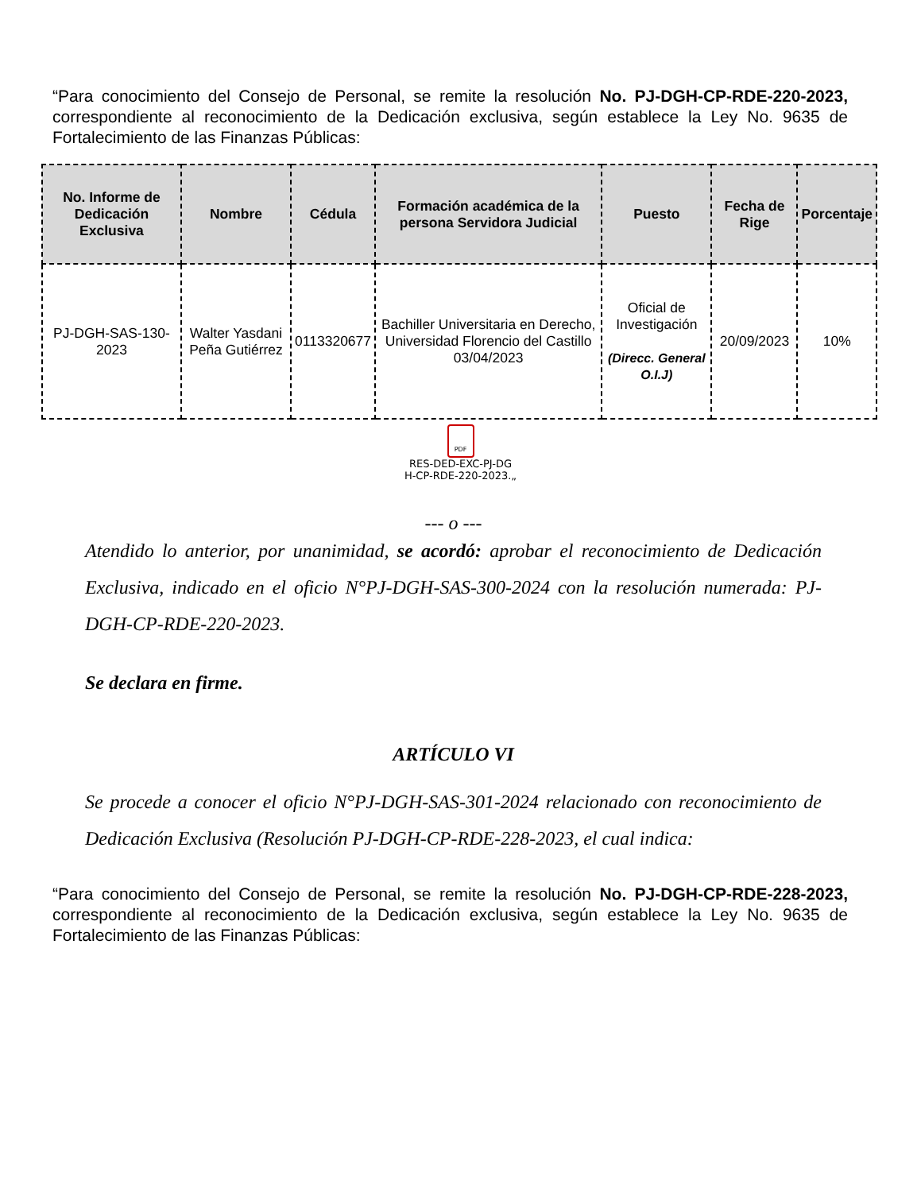“Para conocimiento del Consejo de Personal, se remite la resolución No. PJ-DGH-CP-RDE-220-2023, correspondiente al reconocimiento de la Dedicación exclusiva, según establece la Ley No. 9635 de Fortalecimiento de las Finanzas Públicas:
| No. Informe de Dedicación Exclusiva | Nombre | Cédula | Formación académica de la persona Servidora Judicial | Puesto | Fecha de Rige | Porcentaje |
| --- | --- | --- | --- | --- | --- | --- |
| PJ-DGH-SAS-130-2023 | Walter Yasdani Peña Gutiérrez | 0113320677 | Bachiller Universitaria en Derecho, Universidad Florencio del Castillo 03/04/2023 | Oficial de Investigación (Direcc. General O.I.J) | 20/09/2023 | 10% |
PDF
RES-DED-EXC-PJ-DG
H-CP-RDE-220-2023.„
--- o ---
Atendido lo anterior, por unanimidad, se acordó: aprobar el reconocimiento de Dedicación Exclusiva, indicado en el oficio N°PJ-DGH-SAS-300-2024 con la resolución numerada: PJ-DGH-CP-RDE-220-2023.
Se declara en firme.
ARTÍCULO VI
Se procede a conocer el oficio N°PJ-DGH-SAS-301-2024 relacionado con reconocimiento de Dedicación Exclusiva (Resolución PJ-DGH-CP-RDE-228-2023, el cual indica:
“Para conocimiento del Consejo de Personal, se remite la resolución No. PJ-DGH-CP-RDE-228-2023, correspondiente al reconocimiento de la Dedicación exclusiva, según establece la Ley No. 9635 de Fortalecimiento de las Finanzas Públicas: